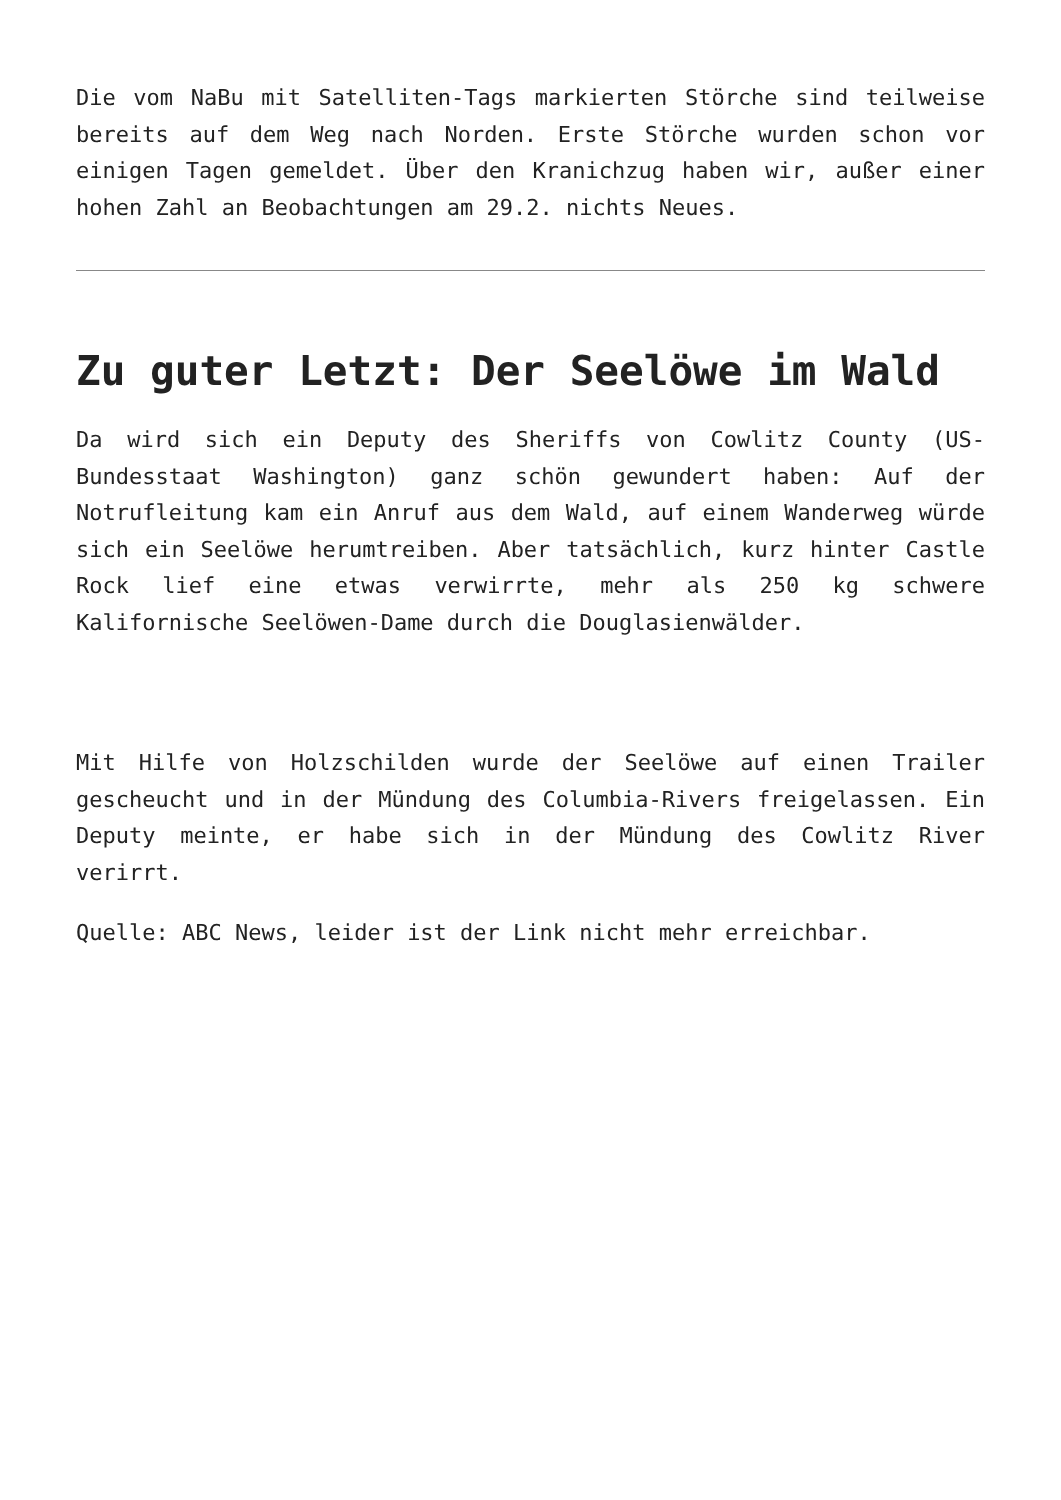Die vom NaBu mit Satelliten-Tags markierten Störche sind teilweise bereits auf dem Weg nach Norden. Erste Störche wurden schon vor einigen Tagen gemeldet. Über den Kranichzug haben wir, außer einer hohen Zahl an Beobachtungen am 29.2. nichts Neues.
Zu guter Letzt: Der Seelöwe im Wald
Da wird sich ein Deputy des Sheriffs von Cowlitz County (US-Bundesstaat Washington) ganz schön gewundert haben: Auf der Notrufleitung kam ein Anruf aus dem Wald, auf einem Wanderweg würde sich ein Seelöwe herumtreiben. Aber tatsächlich, kurz hinter Castle Rock lief eine etwas verwirrte, mehr als 250 kg schwere Kalifornische Seelöwen-Dame durch die Douglasienwälder.
Mit Hilfe von Holzschilden wurde der Seelöwe auf einen Trailer gescheucht und in der Mündung des Columbia-Rivers freigelassen. Ein Deputy meinte, er habe sich in der Mündung des Cowlitz River verirrt.
Quelle: ABC News, leider ist der Link nicht mehr erreichbar.